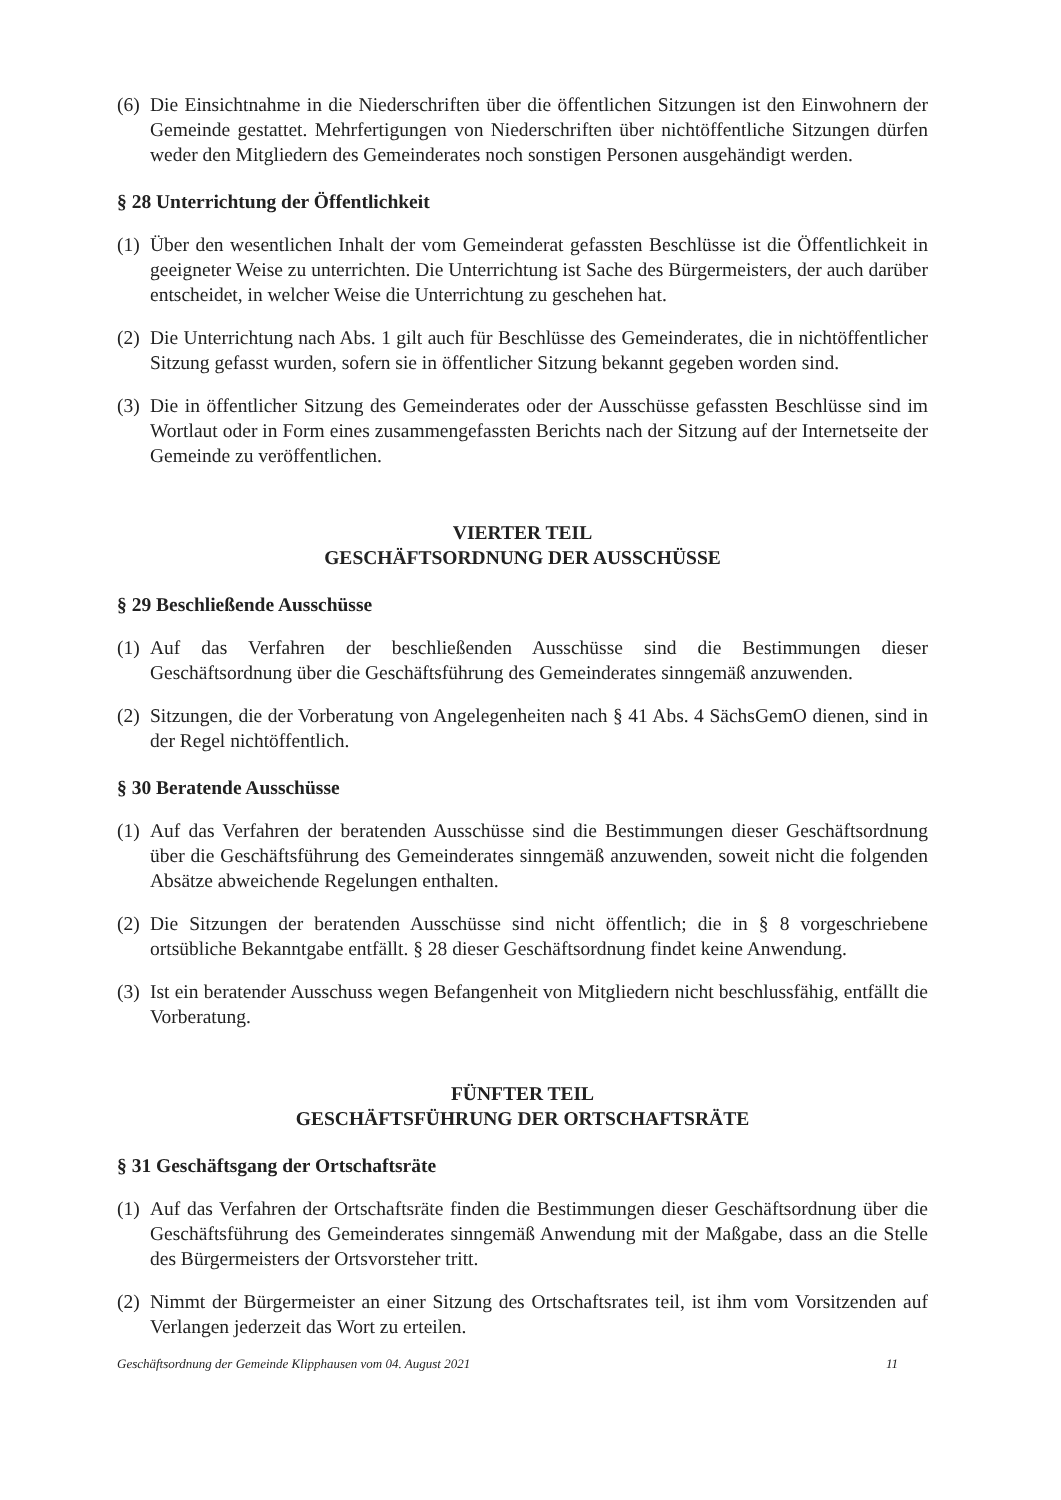(6) Die Einsichtnahme in die Niederschriften über die öffentlichen Sitzungen ist den Einwohnern der Gemeinde gestattet. Mehrfertigungen von Niederschriften über nichtöffentliche Sitzungen dürfen weder den Mitgliedern des Gemeinderates noch sonstigen Personen ausgehändigt werden.
§ 28 Unterrichtung der Öffentlichkeit
(1) Über den wesentlichen Inhalt der vom Gemeinderat gefassten Beschlüsse ist die Öffentlichkeit in geeigneter Weise zu unterrichten. Die Unterrichtung ist Sache des Bürgermeisters, der auch darüber entscheidet, in welcher Weise die Unterrichtung zu geschehen hat.
(2) Die Unterrichtung nach Abs. 1 gilt auch für Beschlüsse des Gemeinderates, die in nichtöffentlicher Sitzung gefasst wurden, sofern sie in öffentlicher Sitzung bekannt gegeben worden sind.
(3) Die in öffentlicher Sitzung des Gemeinderates oder der Ausschüsse gefassten Beschlüsse sind im Wortlaut oder in Form eines zusammengefassten Berichts nach der Sitzung auf der Internetseite der Gemeinde zu veröffentlichen.
VIERTER TEIL
GESCHÄFTSORDNUNG DER AUSSCHÜSSE
§ 29 Beschließende Ausschüsse
(1) Auf das Verfahren der beschließenden Ausschüsse sind die Bestimmungen dieser Geschäftsordnung über die Geschäftsführung des Gemeinderates sinngemäß anzuwenden.
(2) Sitzungen, die der Vorberatung von Angelegenheiten nach § 41 Abs. 4 SächsGemO dienen, sind in der Regel nichtöffentlich.
§ 30 Beratende Ausschüsse
(1) Auf das Verfahren der beratenden Ausschüsse sind die Bestimmungen dieser Geschäftsordnung über die Geschäftsführung des Gemeinderates sinngemäß anzuwenden, soweit nicht die folgenden Absätze abweichende Regelungen enthalten.
(2) Die Sitzungen der beratenden Ausschüsse sind nicht öffentlich; die in § 8 vorgeschriebene ortsübliche Bekanntgabe entfällt. § 28 dieser Geschäftsordnung findet keine Anwendung.
(3) Ist ein beratender Ausschuss wegen Befangenheit von Mitgliedern nicht beschlussfähig, entfällt die Vorberatung.
FÜNFTER TEIL
GESCHÄFTSFÜHRUNG DER ORTSCHAFTSRÄTE
§ 31 Geschäftsgang der Ortschaftsräte
(1) Auf das Verfahren der Ortschaftsräte finden die Bestimmungen dieser Geschäftsordnung über die Geschäftsführung des Gemeinderates sinngemäß Anwendung mit der Maßgabe, dass an die Stelle des Bürgermeisters der Ortsvorsteher tritt.
(2) Nimmt der Bürgermeister an einer Sitzung des Ortschaftsrates teil, ist ihm vom Vorsitzenden auf Verlangen jederzeit das Wort zu erteilen.
Geschäftsordnung der Gemeinde Klipphausen vom 04. August 2021 11